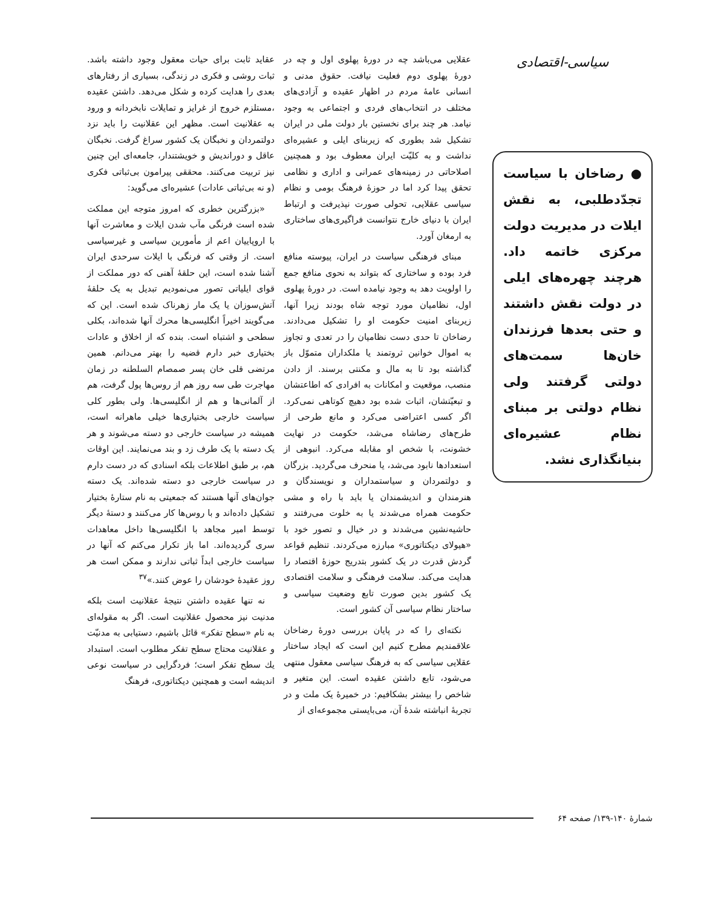سیاسی-اقتصادی
● رضاخان با سیاست تجدّدطلبی، به نقش ایلات در مدیریت دولت مرکزی خاتمه داد. هرچند چهره‌های ایلی در دولت نقش داشتند و حتی بعدها فرزندان خان‌ها سمت‌های دولتی گرفتند ولی نظام دولتی بر مبنای نظام عشیره‌ای بنیانگذاری نشد.
عقلایی می‌باشد چه در دورهٔ پهلوی اول و چه در دورهٔ پهلوی دوم فعلیت نیافت. حقوق مدنی و انسانی عامهٔ مردم در اظهار عقیده و آزادی‌های مختلف در انتخاب‌های فردی و اجتماعی به وجود نیامد. هر چند برای نخستین بار دولت ملی در ایران تشکیل شد بطوری که زیربنای ایلی و عشیره‌ای نداشت و به کلیّت ایران معطوف بود و همچنین اصلاحاتی در زمینه‌های عمرانی و اداری و نظامی تحقق پیدا کرد اما در حوزهٔ فرهنگ بومی و نظام سیاسی عقلایی، تحولی صورت نپذیرفت و ارتباط ایران با دنیای خارج نتوانست فراگیری‌های ساختاری به ارمغان آورد.
مبنای فرهنگی سیاست در ایران، پیوسته منافع فرد بوده و ساختاری که بتواند به نحوی منافع جمع را اولویت دهد به وجود نیامده است. در دورهٔ پهلوی اول، نظامیان مورد توجه شاه بودند زیرا آنها، زیربنای امنیت حکومت او را تشکیل می‌دادند. رضاخان تا حدی دست نظامیان را در تعدی و تجاوز به اموال خوانین ثروتمند یا ملکداران متموّل باز گذاشته بود تا به مال و مکنتی برسند. از دادن منصب، موقعیت و امکانات به افرادی که اطاعتشان و تبعیّتشان، اثبات شده بود دهیچ کوتاهی نمی‌کرد. اگر کسی اعتراضی می‌کرد و مانع طرحی از طرح‌های رضاشاه می‌شد، حکومت در نهایت خشونت، با شخص او مقابله می‌کرد. انبوهی از استعدادها نابود می‌شد، یا منحرف می‌گردید. بزرگان و دولتمردان و سیاستمداران و نویسندگان و هنرمندان و اندیشمندان یا باید با راه و مشی حکومت همراه می‌شدند یا به خلوت می‌رفتند و حاشیه‌نشین می‌شدند و در خیال و تصور خود با «هیولای دیکتاتوری» مبارزه می‌کردند. تنظیم قواعد گردش قدرت در یک کشور بتدریج حوزهٔ اقتصاد را هدایت می‌کند. سلامت فرهنگی و سلامت اقتصادی یک کشور بدین صورت تابع وضعیت سیاسی و ساختار نظام سیاسی آن کشور است.
نکته‌ای را که در پایان بررسی دورهٔ رضاخان علاقمندیم مطرح کنیم این است که ایجاد ساختار عقلایی سیاسی که به فرهنگ سیاسی معقول منتهی می‌شود، تابع داشتن عقیده است. این متغیر و شاخص را بیشتر بشکافیم: در خمیرهٔ یک ملت و در تجربهٔ انباشته شدهٔ آن، می‌بایستی مجموعه‌ای از
عقاید ثابت برای حیات معقول وجود داشته باشد. ثبات روشی و فکری در زندگی، بسیاری از رفتارهای بعدی را هدایت کرده و شکل می‌دهد. داشتن عقیده ،مستلزم خروج از غرایز و تمایلات نابخردانه و ورود به عقلانیت است. مظهر این عقلانیت را باید نزد دولتمردان و نخبگان یک کشور سراغ گرفت. نخبگان عاقل و دوراندیش و خویشتندار، جامعه‌ای این چنین نیز تربیت می‌کنند. محققی پیرامون بی‌ثباتی فکری (و نه بی‌ثباتی عادات) عشیره‌ای می‌گوید:
«بزرگترین خطری که امروز متوجه این مملکت شده است فرنگی مآب شدن ایلات و معاشرت آنها با اروپاییان اعم از مأمورین سیاسی و غیرسیاسی است. از وقتی که فرنگی با ایلات سرحدی ایران آشنا شده است، این حلقهٔ آهنی که دور مملکت از قوای ایلیاتی تصور می‌نمودیم تبدیل به یک حلقهٔ آتش‌سوزان یا یک مار زهرناک شده است. این که می‌گویند اخیراً انگلیسی‌ها محرك آنها شده‌اند، بکلی سطحی و اشتباه است. بنده که از اخلاق و عادات بختیاری خبر دارم قضیه را بهتر می‌دانم. همین مرتضی قلی خان پسر صمصام السلطنه در زمان مهاجرت طی سه روز هم از روس‌ها پول گرفت، هم از آلمانی‌ها و هم از انگلیسی‌ها. ولی بطور کلی سیاست خارجی بختیاری‌ها خیلی ماهرانه است، همیشه در سیاست خارجی دو دسته می‌شوند و هر یک دسته با یک طرف زد و بند می‌نمایند. این اوقات هم، بر طبق اطلاعات بلکه اسنادی که در دست دارم در سیاست خارجی دو دسته شده‌اند. یک دسته جوان‌های آنها هستند که جمعیتی به نام ستارهٔ بختیار تشکیل داده‌اند و با روس‌ها کار می‌کنند و دستهٔ دیگر توسط امیر مجاهد با انگلیسی‌ها داخل معاهدات سری گردیده‌اند. اما باز تکرار می‌کنم که آنها در سیاست خارجی ابداً ثباتی ندارند و ممکن است هر روز عقیدهٔ خودشان را عوض کنند.»<sup>۳۷</sup>
نه تنها عقیده داشتن نتیجهٔ عقلانیت است بلکه مدنیت نیز محصول عقلانیت است. اگر به مقوله‌ای به نام «سطح تفکر» قائل باشیم، دستیابی به مدنیّت و عقلانیت محتاج سطح تفکر مطلوب است. استبداد یك سطح تفکر است؛ فردگرایی در سیاست نوعی اندیشه است و همچنین دیکتاتوری، فرهنگ
شمارهٔ ۱۴۰-۱۳۹/ صفحه ۶۴